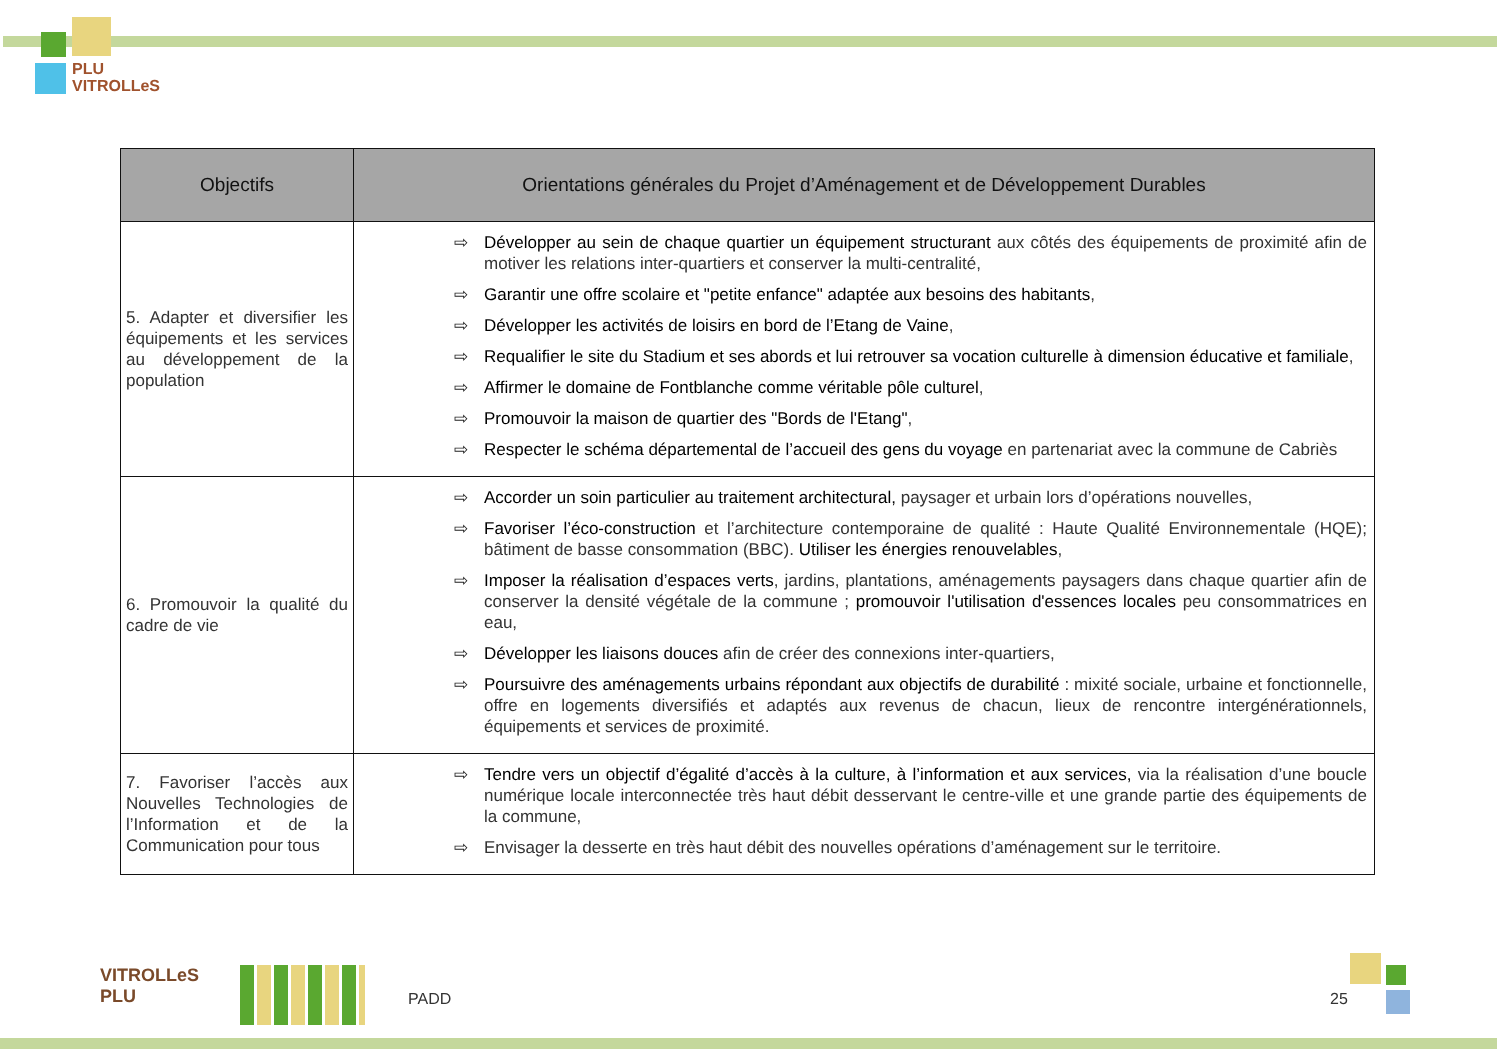PLU
VITROLLeS
| Objectifs | Orientations générales du Projet d’Aménagement et de Développement Durables |
| --- | --- |
| 5. Adapter et diversifier les équipements et les services au développement de la population | ⇨ Développer au sein de chaque quartier un équipement structurant aux côtés des équipements de proximité afin de motiver les relations inter-quartiers et conserver la multi-centralité, ⇨ Garantir une offre scolaire et "petite enfance" adaptée aux besoins des habitants , ⇨ Développer les activités de loisirs en bord de l’Etang de Vaine , ⇨ Requalifier le site du Stadium et ses abords et lui retrouver sa vocation culturelle à dimension éducative et familiale , ⇨ Affirmer le domaine de Fontblanche comme véritable pôle culturel , ⇨ Promouvoir la maison de quartier des "Bords de l'Etang" , ⇨ Respecter le schéma départemental de l’accueil des gens du voyage en partenariat avec la commune de Cabriès |
| 6. Promouvoir la qualité du cadre de vie | ⇨ Accorder un soin particulier au traitement architectural, paysager et urbain lors d’opérations nouvelles, ⇨ Favoriser l’éco-construction et l’architecture contemporaine de qualité : Haute Qualité Environnementale (HQE); bâtiment de basse consommation (BBC). Utiliser les énergies renouvelables , ⇨ Imposer la réalisation d’espaces verts , jardins, plantations, aménagements paysagers dans chaque quartier afin de conserver la densité végétale de la commune ; promouvoir l'utilisation d'essences locales peu consommatrices en eau, ⇨ Développer les liaisons douces afin de créer des connexions inter-quartiers, ⇨ Poursuivre des aménagements urbains répondant aux objectifs de durabilité : mixité sociale, urbaine et fonctionnelle, offre en logements diversifiés et adaptés aux revenus de chacun, lieux de rencontre intergénérationnels, équipements et services de proximité. |
| 7. Favoriser l’accès aux Nouvelles Technologies de l’Information et de la Communication pour tous | ⇨ Tendre vers un objectif d’égalité d’accès à la culture, à l’information et aux services, via la réalisation d’une boucle numérique locale interconnectée très haut débit desservant le centre-ville et une grande partie des équipements de la commune, ⇨ Envisager la desserte en très haut débit des nouvelles opérations d’aménagement sur le territoire. |
VITROLLeS
PLU
PADD 25